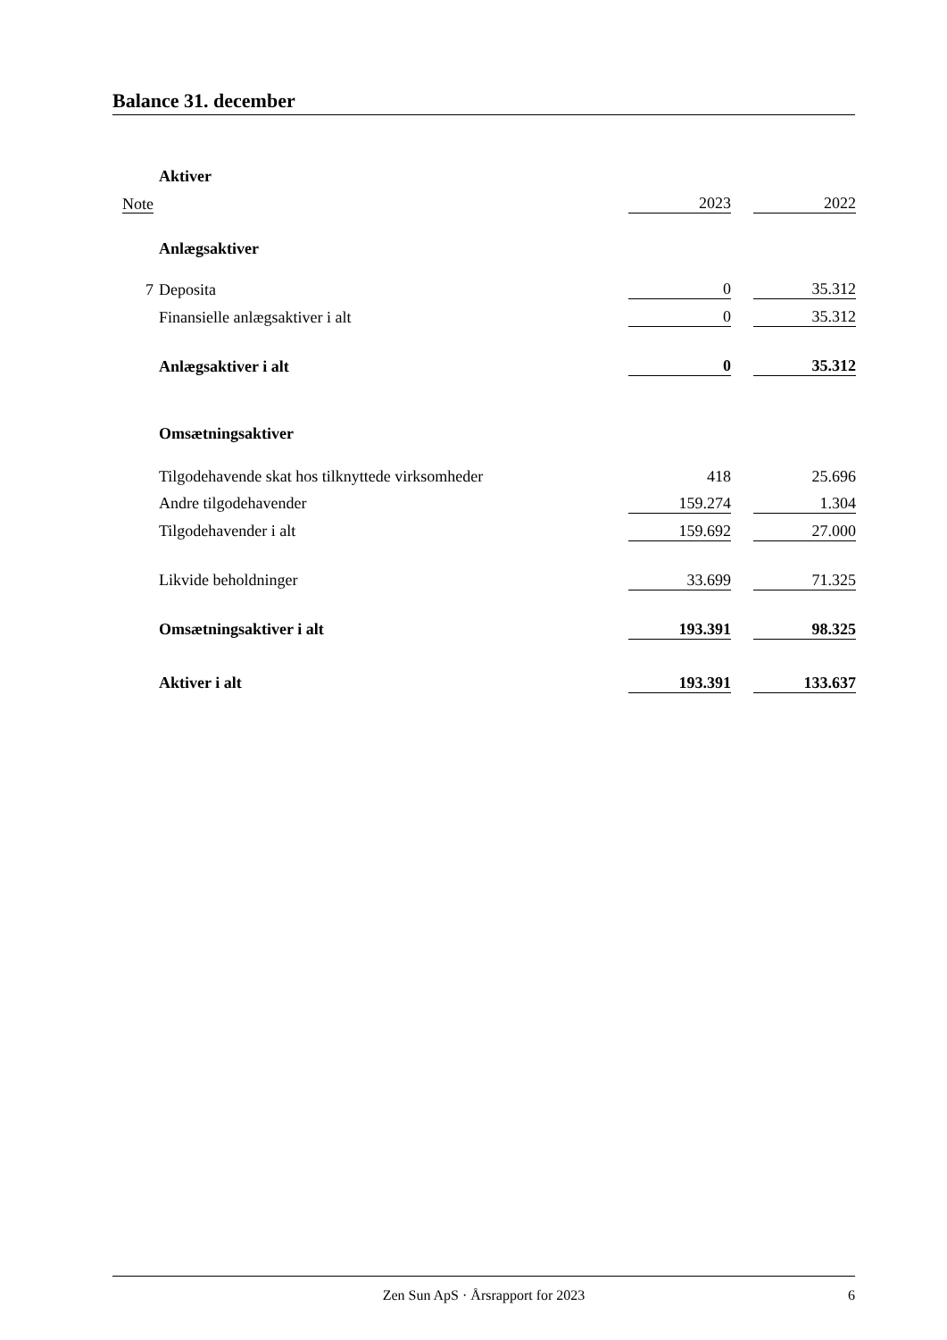Balance 31. december
| | Aktiver | | | |
| Note | | 2023 | | 2022 |
| | Anlægsaktiver | | | |
| 7 | Deposita | 0 | | 35.312 |
| | Finansielle anlægsaktiver i alt | 0 | | 35.312 |
| | Anlægsaktiver i alt | 0 | | 35.312 |
| | Omsætningsaktiver | | | |
| | Tilgodehavende skat hos tilknyttede virksomheder | 418 | | 25.696 |
| | Andre tilgodehavender | 159.274 | | 1.304 |
| | Tilgodehavender i alt | 159.692 | | 27.000 |
| | Likvide beholdninger | 33.699 | | 71.325 |
| | Omsætningsaktiver i alt | 193.391 | | 98.325 |
| | Aktiver i alt | 193.391 | | 133.637 |
Zen Sun ApS · Årsrapport for 2023 6